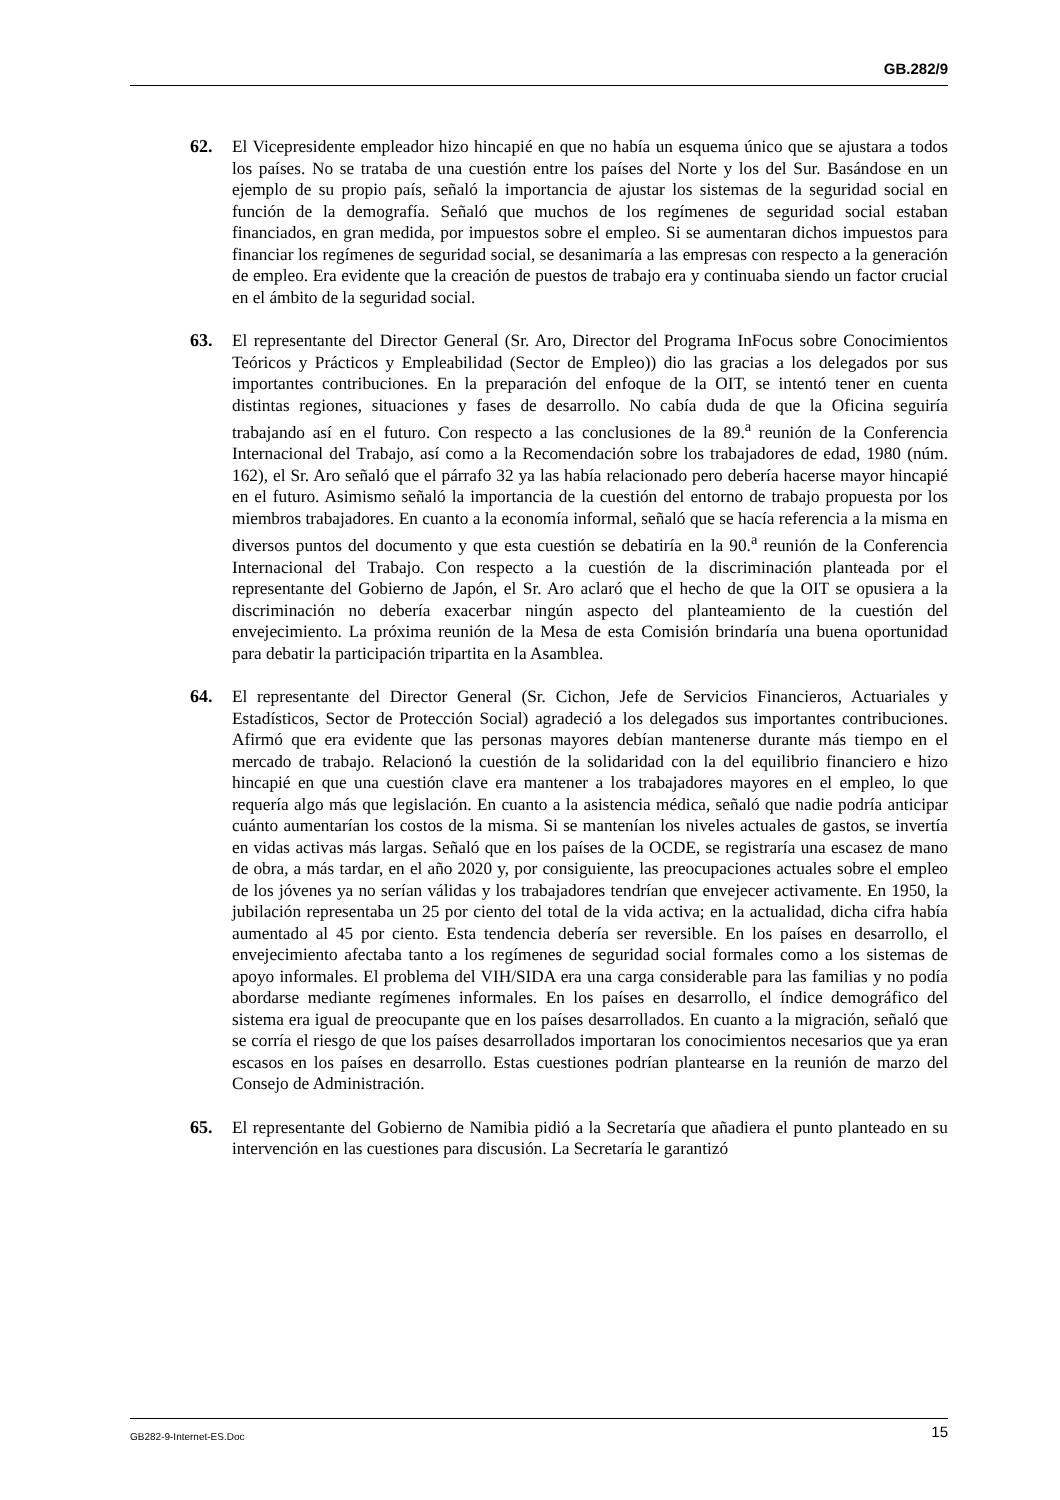GB.282/9
62. El Vicepresidente empleador hizo hincapié en que no había un esquema único que se ajustara a todos los países. No se trataba de una cuestión entre los países del Norte y los del Sur. Basándose en un ejemplo de su propio país, señaló la importancia de ajustar los sistemas de la seguridad social en función de la demografía. Señaló que muchos de los regímenes de seguridad social estaban financiados, en gran medida, por impuestos sobre el empleo. Si se aumentaran dichos impuestos para financiar los regímenes de seguridad social, se desanimaría a las empresas con respecto a la generación de empleo. Era evidente que la creación de puestos de trabajo era y continuaba siendo un factor crucial en el ámbito de la seguridad social.
63. El representante del Director General (Sr. Aro, Director del Programa InFocus sobre Conocimientos Teóricos y Prácticos y Empleabilidad (Sector de Empleo)) dio las gracias a los delegados por sus importantes contribuciones. En la preparación del enfoque de la OIT, se intentó tener en cuenta distintas regiones, situaciones y fases de desarrollo. No cabía duda de que la Oficina seguiría trabajando así en el futuro. Con respecto a las conclusiones de la 89.<sup>a</sup> reunión de la Conferencia Internacional del Trabajo, así como a la Recomendación sobre los trabajadores de edad, 1980 (núm. 162), el Sr. Aro señaló que el párrafo 32 ya las había relacionado pero debería hacerse mayor hincapié en el futuro. Asimismo señaló la importancia de la cuestión del entorno de trabajo propuesta por los miembros trabajadores. En cuanto a la economía informal, señaló que se hacía referencia a la misma en diversos puntos del documento y que esta cuestión se debatiría en la 90.<sup>a</sup> reunión de la Conferencia Internacional del Trabajo. Con respecto a la cuestión de la discriminación planteada por el representante del Gobierno de Japón, el Sr. Aro aclaró que el hecho de que la OIT se opusiera a la discriminación no debería exacerbar ningún aspecto del planteamiento de la cuestión del envejecimiento. La próxima reunión de la Mesa de esta Comisión brindaría una buena oportunidad para debatir la participación tripartita en la Asamblea.
64. El representante del Director General (Sr. Cichon, Jefe de Servicios Financieros, Actuariales y Estadísticos, Sector de Protección Social) agradeció a los delegados sus importantes contribuciones. Afirmó que era evidente que las personas mayores debían mantenerse durante más tiempo en el mercado de trabajo. Relacionó la cuestión de la solidaridad con la del equilibrio financiero e hizo hincapié en que una cuestión clave era mantener a los trabajadores mayores en el empleo, lo que requería algo más que legislación. En cuanto a la asistencia médica, señaló que nadie podría anticipar cuánto aumentarían los costos de la misma. Si se mantenían los niveles actuales de gastos, se invertía en vidas activas más largas. Señaló que en los países de la OCDE, se registraría una escasez de mano de obra, a más tardar, en el año 2020 y, por consiguiente, las preocupaciones actuales sobre el empleo de los jóvenes ya no serían válidas y los trabajadores tendrían que envejecer activamente. En 1950, la jubilación representaba un 25 por ciento del total de la vida activa; en la actualidad, dicha cifra había aumentado al 45 por ciento. Esta tendencia debería ser reversible. En los países en desarrollo, el envejecimiento afectaba tanto a los regímenes de seguridad social formales como a los sistemas de apoyo informales. El problema del VIH/SIDA era una carga considerable para las familias y no podía abordarse mediante regímenes informales. En los países en desarrollo, el índice demográfico del sistema era igual de preocupante que en los países desarrollados. En cuanto a la migración, señaló que se corría el riesgo de que los países desarrollados importaran los conocimientos necesarios que ya eran escasos en los países en desarrollo. Estas cuestiones podrían plantearse en la reunión de marzo del Consejo de Administración.
65. El representante del Gobierno de Namibia pidió a la Secretaría que añadiera el punto planteado en su intervención en las cuestiones para discusión. La Secretaría le garantizó
GB282-9-Internet-ES.Doc 15